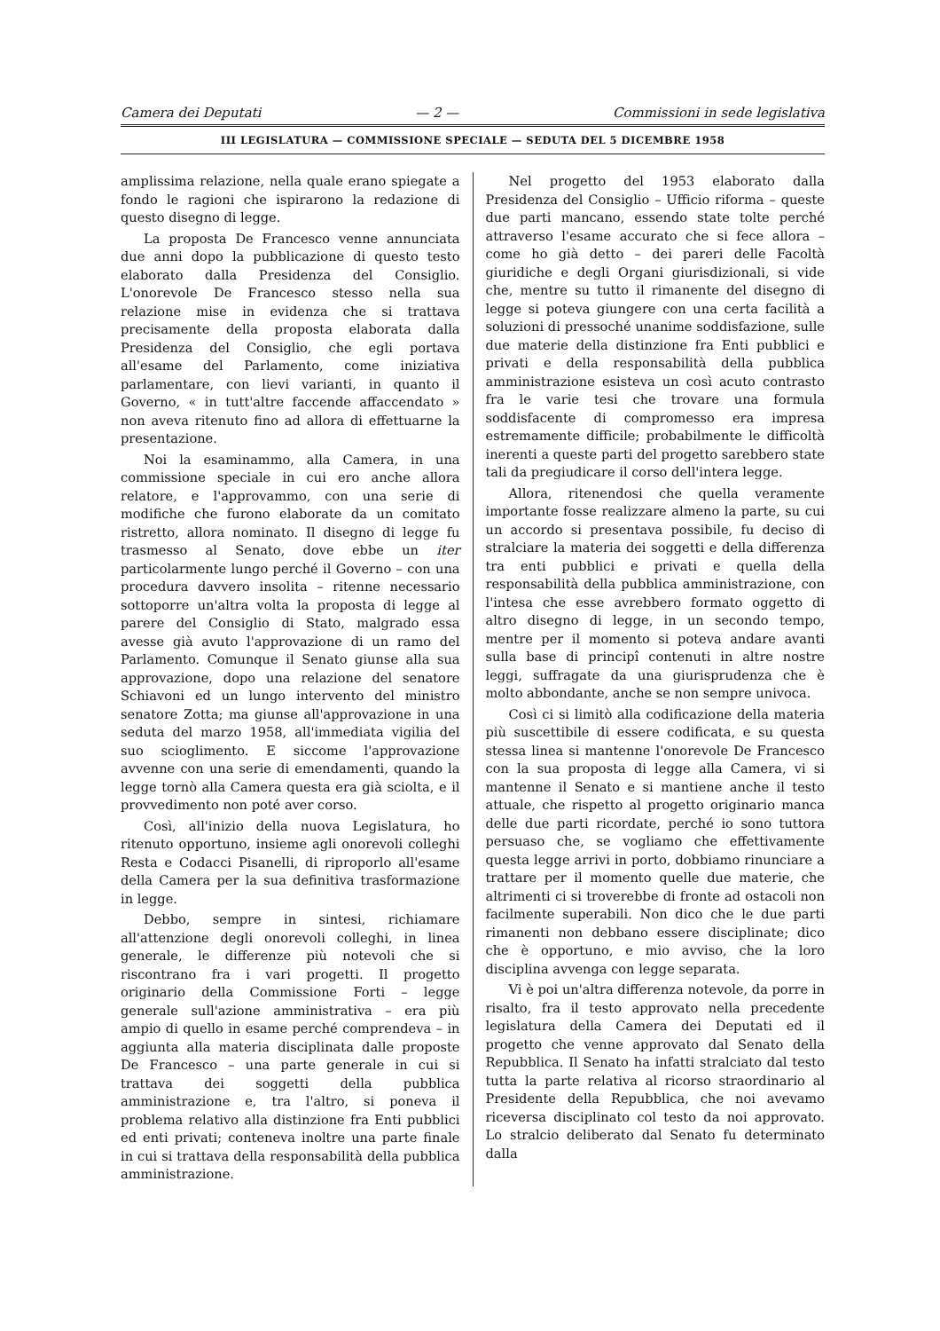Camera dei Deputati — 2 — Commissioni in sede legislativa
III LEGISLATURA — COMMISSIONE SPECIALE — SEDUTA DEL 5 DICEMBRE 1958
amplissima relazione, nella quale erano spiegate a fondo le ragioni che ispirarono la redazione di questo disegno di legge.
La proposta De Francesco venne annunciata due anni dopo la pubblicazione di questo testo elaborato dalla Presidenza del Consiglio. L'onorevole De Francesco stesso nella sua relazione mise in evidenza che si trattava precisamente della proposta elaborata dalla Presidenza del Consiglio, che egli portava all'esame del Parlamento, come iniziativa parlamentare, con lievi varianti, in quanto il Governo, « in tutt'altre faccende affaccendato » non aveva ritenuto fino ad allora di effettuarne la presentazione.
Noi la esaminammo, alla Camera, in una commissione speciale in cui ero anche allora relatore, e l'approvammo, con una serie di modifiche che furono elaborate da un comitato ristretto, allora nominato. Il disegno di legge fu trasmesso al Senato, dove ebbe un iter particolarmente lungo perché il Governo – con una procedura davvero insolita – ritenne necessario sottoporre un'altra volta la proposta di legge al parere del Consiglio di Stato, malgrado essa avesse già avuto l'approvazione di un ramo del Parlamento. Comunque il Senato giunse alla sua approvazione, dopo una relazione del senatore Schiavoni ed un lungo intervento del ministro senatore Zotta; ma giunse all'approvazione in una seduta del marzo 1958, all'immediata vigilia del suo scioglimento. E siccome l'approvazione avvenne con una serie di emendamenti, quando la legge tornò alla Camera questa era già sciolta, e il provvedimento non poté aver corso.
Così, all'inizio della nuova Legislatura, ho ritenuto opportuno, insieme agli onorevoli colleghi Resta e Codacci Pisanelli, di riproporlo all'esame della Camera per la sua definitiva trasformazione in legge.
Debbo, sempre in sintesi, richiamare all'attenzione degli onorevoli colleghi, in linea generale, le differenze più notevoli che si riscontrano fra i vari progetti. Il progetto originario della Commissione Forti – legge generale sull'azione amministrativa – era più ampio di quello in esame perché comprendeva – in aggiunta alla materia disciplinata dalle proposte De Francesco – una parte generale in cui si trattava dei soggetti della pubblica amministrazione e, tra l'altro, si poneva il problema relativo alla distinzione fra Enti pubblici ed enti privati; conteneva inoltre una parte finale in cui si trattava della responsabilità della pubblica amministrazione.
Nel progetto del 1953 elaborato dalla Presidenza del Consiglio – Ufficio riforma – queste due parti mancano, essendo state tolte perché attraverso l'esame accurato che si fece allora – come ho già detto – dei pareri delle Facoltà giuridiche e degli Organi giurisdizionali, si vide che, mentre su tutto il rimanente del disegno di legge si poteva giungere con una certa facilità a soluzioni di pressoché unanime soddisfazione, sulle due materie della distinzione fra Enti pubblici e privati e della responsabilità della pubblica amministrazione esisteva un così acuto contrasto fra le varie tesi che trovare una formula soddisfacente di compromesso era impresa estremamente difficile; probabilmente le difficoltà inerenti a queste parti del progetto sarebbero state tali da pregiudicare il corso dell'intera legge.
Allora, ritenendosi che quella veramente importante fosse realizzare almeno la parte, su cui un accordo si presentava possibile, fu deciso di stralciare la materia dei soggetti e della differenza tra enti pubblici e privati e quella della responsabilità della pubblica amministrazione, con l'intesa che esse avrebbero formato oggetto di altro disegno di legge, in un secondo tempo, mentre per il momento si poteva andare avanti sulla base di principî contenuti in altre nostre leggi, suffragate da una giurisprudenza che è molto abbondante, anche se non sempre univoca.
Così ci si limitò alla codificazione della materia più suscettibile di essere codificata, e su questa stessa linea si mantenne l'onorevole De Francesco con la sua proposta di legge alla Camera, vi si mantenne il Senato e si mantiene anche il testo attuale, che rispetto al progetto originario manca delle due parti ricordate, perché io sono tuttora persuaso che, se vogliamo che effettivamente questa legge arrivi in porto, dobbiamo rinunciare a trattare per il momento quelle due materie, che altrimenti ci si troverebbe di fronte ad ostacoli non facilmente superabili. Non dico che le due parti rimanenti non debbano essere disciplinate; dico che è opportuno, e mio avviso, che la loro disciplina avvenga con legge separata.
Vi è poi un'altra differenza notevole, da porre in risalto, fra il testo approvato nella precedente legislatura della Camera dei Deputati ed il progetto che venne approvato dal Senato della Repubblica. Il Senato ha infatti stralciato dal testo tutta la parte relativa al ricorso straordinario al Presidente della Repubblica, che noi avevamo riceversa disciplinato col testo da noi approvato. Lo stralcio deliberato dal Senato fu determinato dalla